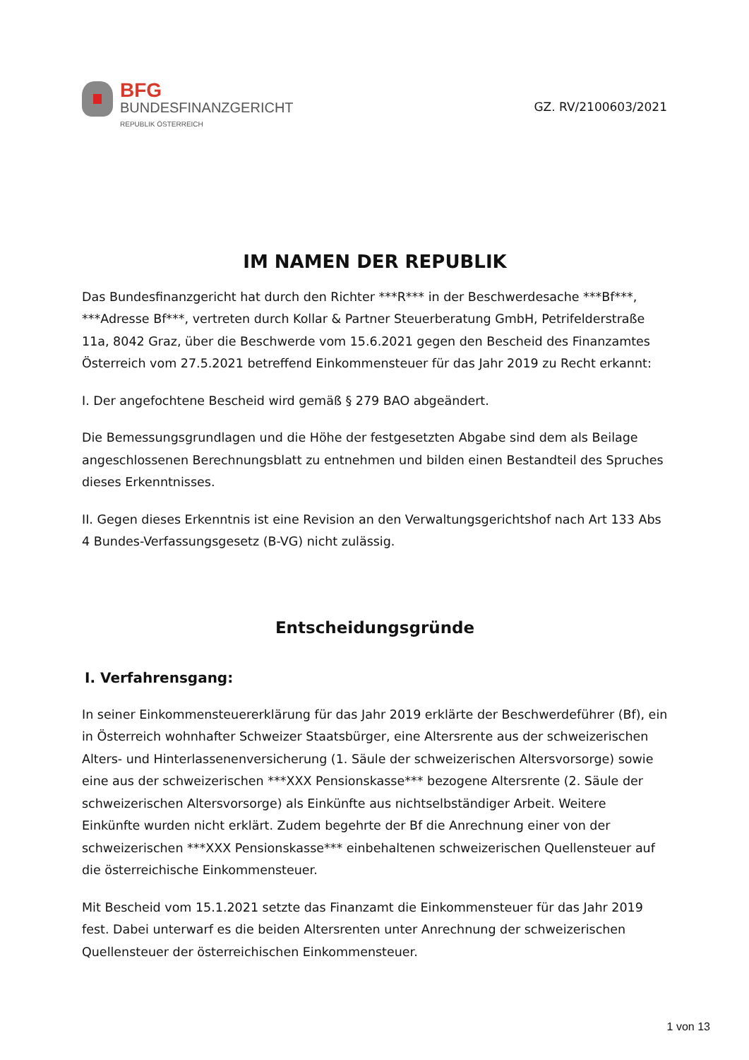BFG
BUNDESFINANZGERICHT
REPUBLIK ÖSTERREICH
GZ. RV/2100603/2021
IM NAMEN DER REPUBLIK
Das Bundesfinanzgericht hat durch den Richter ***R*** in der Beschwerdesache ***Bf***, ***Adresse Bf***, vertreten durch Kollar & Partner Steuerberatung GmbH, Petrifelderstraße 11a, 8042 Graz, über die Beschwerde vom 15.6.2021 gegen den Bescheid des Finanzamtes Österreich vom 27.5.2021 betreffend Einkommensteuer für das Jahr 2019 zu Recht erkannt:
I. Der angefochtene Bescheid wird gemäß § 279 BAO abgeändert.
Die Bemessungsgrundlagen und die Höhe der festgesetzten Abgabe sind dem als Beilage angeschlossenen Berechnungsblatt zu entnehmen und bilden einen Bestandteil des Spruches dieses Erkenntnisses.
II. Gegen dieses Erkenntnis ist eine Revision an den Verwaltungsgerichtshof nach Art 133 Abs 4 Bundes-Verfassungsgesetz (B-VG) nicht zulässig.
Entscheidungsgründe
I. Verfahrensgang:
In seiner Einkommensteuererklärung für das Jahr 2019 erklärte der Beschwerdeführer (Bf), ein in Österreich wohnhafter Schweizer Staatsbürger, eine Altersrente aus der schweizerischen Alters- und Hinterlassenenversicherung (1. Säule der schweizerischen Altersvorsorge) sowie eine aus der schweizerischen ***XXX Pensionskasse*** bezogene Altersrente (2. Säule der schweizerischen Altersvorsorge) als Einkünfte aus nichtselbständiger Arbeit. Weitere Einkünfte wurden nicht erklärt. Zudem begehrte der Bf die Anrechnung einer von der schweizerischen ***XXX Pensionskasse*** einbehaltenen schweizerischen Quellensteuer auf die österreichische Einkommensteuer.
Mit Bescheid vom 15.1.2021 setzte das Finanzamt die Einkommensteuer für das Jahr 2019 fest. Dabei unterwarf es die beiden Altersrenten unter Anrechnung der schweizerischen Quellensteuer der österreichischen Einkommensteuer.
1 von 13